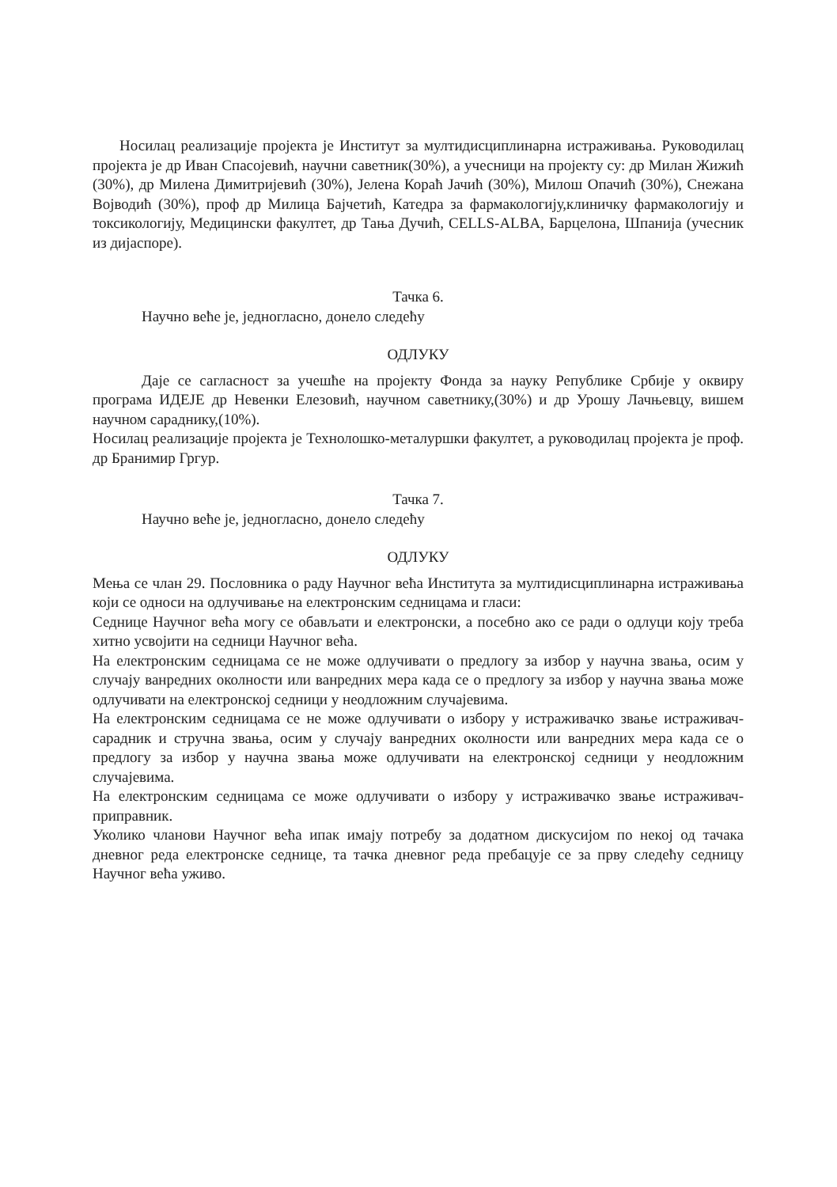Носилац реализације пројекта је Институт за мултидисциплинарна истраживања. Руководилац пројекта је др Иван Спасојевић, научни саветник(30%), а учесници на пројекту су: др Милан Жижић (30%), др Милена Димитријевић (30%), Јелена Кораћ Јачић (30%), Милош Опачић (30%), Снежана Војводић (30%), проф др Милица Бајчетић, Катедра за фармакологију,клиничку фармакологију и токсикологију, Медицински факултет, др Тања Дучић, CELLS-ALBA, Барцелона, Шпанија (учесник из дијаспоре).
Тачка 6.
Научно веће је, једногласно, донело следећу
ОДЛУКУ
Даје се сагласност за учешће на пројекту Фонда за науку Републике Србије у оквиру програма ИДЕЈЕ др Невенки Елезовић, научном саветнику,(30%) и др Урошу Лачњевцу, вишем научном сараднику,(10%).
Носилац реализације пројекта је Технолошко-металуршки факултет, а руководилац пројекта је проф. др Бранимир Гргур.
Тачка 7.
Научно веће је, једногласно, донело следећу
ОДЛУКУ
Мења се члан 29. Пословника о раду Научног већа Института за мултидисциплинарна истраживања који се односи на одлучивање на електронским седницама и гласи:
Седнице Научног већа могу се обављати и електронски, а посебно ако се ради о одлуци коју треба хитно усвојити на седници Научног већа.
На електронским седницама се не може одлучивати о предлогу за избор у научна звања, осим у случају ванредних околности или ванредних мера када се о предлогу за избор у научна звања може одлучивати на електронској седници у неодложним случајевима.
На електронским седницама се не може одлучивати о избору у истраживачко звање истраживач-сарадник и стручна звања, осим у случају ванредних околности или ванредних мера када се о предлогу за избор у научна звања може одлучивати на електронској седници у неодложним случајевима.
На електронским седницама се може одлучивати о избору у истраживачко звање истраживач-приправник.
Уколико чланови Научног већа ипак имају потребу за додатном дискусијом по некој од тачака дневног реда електронске седнице, та тачка дневног реда пребацује се за прву следећу седницу Научног већа уживо.